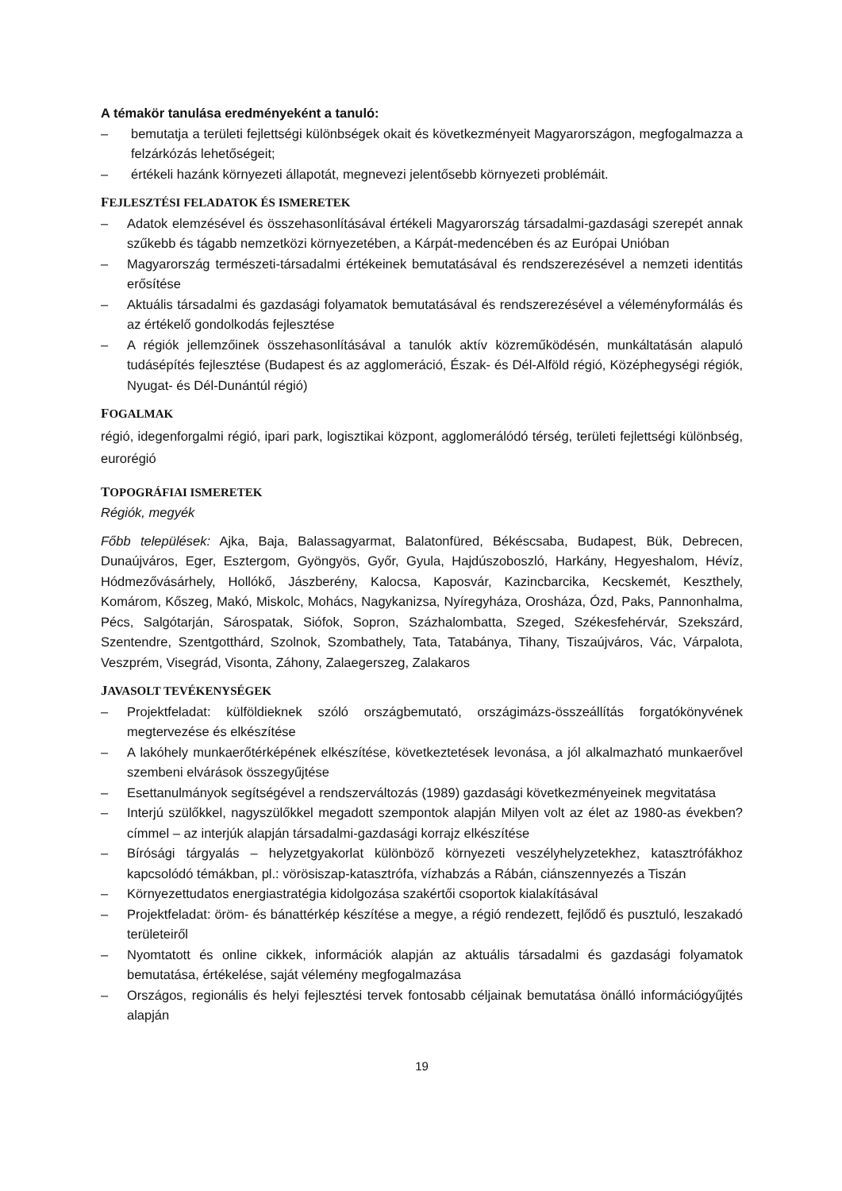A témakör tanulása eredményeként a tanuló:
– bemutatja a területi fejlettségi különbségek okait és következményeit Magyarországon, megfogalmazza a felzárkózás lehetőségeit;
– értékeli hazánk környezeti állapotát, megnevezi jelentősebb környezeti problémáit.
FEJLESZTÉSI FELADATOK ÉS ISMERETEK
– Adatok elemzésével és összehasonlításával értékeli Magyarország társadalmi-gazdasági szerepét annak szűkebb és tágabb nemzetközi környezetében, a Kárpát-medencében és az Európai Unióban
– Magyarország természeti-társadalmi értékeinek bemutatásával és rendszerezésével a nemzeti identitás erősítése
– Aktuális társadalmi és gazdasági folyamatok bemutatásával és rendszerezésével a véleményformálás és az értékelő gondolkodás fejlesztése
– A régiók jellemzőinek összehasonlításával a tanulók aktív közreműködésén, munkáltatásán alapuló tudásépítés fejlesztése (Budapest és az agglomeráció, Észak- és Dél-Alföld régió, Középhegységi régiók, Nyugat- és Dél-Dunántúl régió)
FOGALMAK
régió, idegenforgalmi régió, ipari park, logisztikai központ, agglomerálódó térség, területi fejlettségi különbség, eurorégió
TOPOGRÁFIAI ISMERETEK
Régiók, megyék
Főbb települések: Ajka, Baja, Balassagyarmat, Balatonfüred, Békéscsaba, Budapest, Bük, Debrecen, Dunaújváros, Eger, Esztergom, Gyöngyös, Győr, Gyula, Hajdúszoboszló, Harkány, Hegyeshalom, Hévíz, Hódmezővásárhely, Hollókő, Jászberény, Kalocsa, Kaposvár, Kazincbarcika, Kecskemét, Keszthely, Komárom, Kőszeg, Makó, Miskolc, Mohács, Nagykanizsa, Nyíregyháza, Orosháza, Ózd, Paks, Pannonhalma, Pécs, Salgótarján, Sárospatak, Siófok, Sopron, Százhalombatta, Szeged, Székesfehérvár, Szekszárd, Szentendre, Szentgotthárd, Szolnok, Szombathely, Tata, Tatabánya, Tihany, Tiszaújváros, Vác, Várpalota, Veszprém, Visegrád, Visonta, Záhony, Zalaegerszeg, Zalakaros
JAVASOLT TEVÉKENYSÉGEK
– Projektfeladat: külföldieknek szóló országbemutató, országimázs-összeállítás forgatókönyvének megtervezése és elkészítése
– A lakóhely munkaerőtérképének elkészítése, következtetések levonása, a jól alkalmazható munkaerővel szembeni elvárások összegyűjtése
– Esettanulmányok segítségével a rendszerváltozás (1989) gazdasági következményeinek megvitatása
– Interjú szülőkkel, nagyszülőkkel megadott szempontok alapján Milyen volt az élet az 1980-as években? címmel – az interjúk alapján társadalmi-gazdasági korrajz elkészítése
– Bírósági tárgyalás – helyzetgyakorlat különböző környezeti veszélyhelyzetekhez, katasztrófákhoz kapcsolódó témákban, pl.: vörösiszap-katasztrófa, vízhabzás a Rábán, ciánszennyezés a Tiszán
– Környezettudatos energiastratégia kidolgozása szakértői csoportok kialakításával
– Projektfeladat: öröm- és bánattérkép készítése a megye, a régió rendezett, fejlődő és pusztuló, leszakadó területeiről
– Nyomtatott és online cikkek, információk alapján az aktuális társadalmi és gazdasági folyamatok bemutatása, értékelése, saját vélemény megfogalmazása
– Országos, regionális és helyi fejlesztési tervek fontosabb céljainak bemutatása önálló információgyűjtés alapján
19